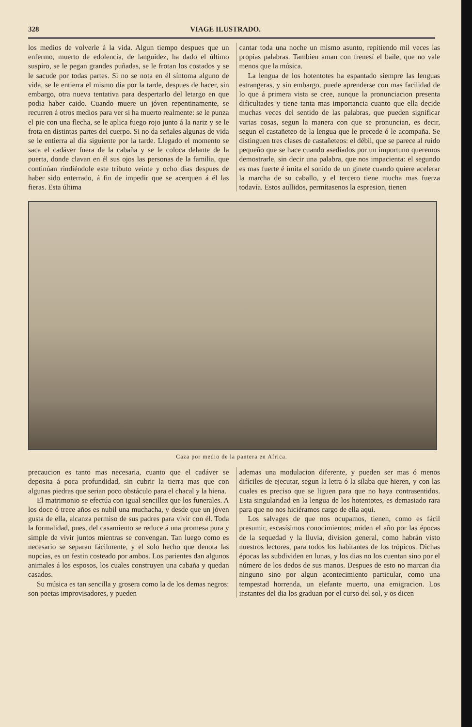328 VIAGE ILUSTRADO.
los medios de volverle á la vida. Algun tiempo despues que un enfermo, muerto de edolencia, de languidez, ha dado el último suspiro, se le pegan grandes puñadas, se le frotan los costados y se le sacude por todas partes. Si no se nota en él síntoma alguno de vida, se le entierra el mismo dia por la tarde, despues de hacer, sin embargo, otra nueva tentativa para despertarlo del letargo en que podia haber caido. Cuando muere un jóven repentinamente, se recurren á otros medios para ver si ha muerto realmente: se le punza el pie con una flecha, se le aplica fuego rojo junto á la nariz y se le frota en distintas partes del cuerpo. Si no da señales algunas de vida se le entierra al dia siguiente por la tarde. Llegado el momento se saca el cadáver fuera de la cabaña y se le coloca delante de la puerta, donde clavan en él sus ojos las personas de la familia, que continúan rindiéndole este tributo veinte y ocho dias despues de haber sido enterrado, á fin de impedir que se acerquen á él las fieras. Esta última
cantar toda una noche un mismo asunto, repitiendo mil veces las propias palabras. Tambien aman con frenesí el baile, que no vale menos que la música.
La lengua de los hotentotes ha espantado siempre las lenguas estrangeras, y sin embargo, puede aprenderse con mas facilidad de lo que á primera vista se cree, aunque la pronunciacion presenta dificultades y tiene tanta mas importancia cuanto que ella decide muchas veces del sentido de las palabras, que pueden significar varias cosas, segun la manera con que se pronuncian, es decir, segun el castañeteo de la lengua que le precede ó le acompaña. Se distinguen tres clases de castañeteos: el débil, que se parece al ruido pequeño que se hace cuando asediados por un importuno queremos demostrarle, sin decir una palabra, que nos impacienta: el segundo es mas fuerte é imita el sonido de un ginete cuando quiere acelerar la marcha de su caballo, y el tercero tiene mucha mas fuerza todavía. Estos aullidos, permítasenos la espresion, tienen
Caza por medio de la pantera en Africa.
precaucion es tanto mas necesaria, cuanto que el cadáver se deposita á poca profundidad, sin cubrir la tierra mas que con algunas piedras que serian poco obstáculo para el chacal y la hiena.
El matrimonio se efectúa con igual sencillez que los funerales. A los doce ó trece años es nubil una muchacha, y desde que un jóven gusta de ella, alcanza permiso de sus padres para vivir con él. Toda la formalidad, pues, del casamiento se reduce á una promesa pura y simple de vivir juntos mientras se convengan. Tan luego como es necesario se separan fácilmente, y el solo hecho que denota las nupcias, es un festin costeado por ambos. Los parientes dan algunos animales á los esposos, los cuales construyen una cabaña y quedan casados.
Su música es tan sencilla y grosera como la de los demas negros: son poetas improvisadores, y pueden
ademas una modulacion diferente, y pueden ser mas ó menos difíciles de ejecutar, segun la letra ó la sílaba que hieren, y con las cuales es preciso que se liguen para que no haya contrasentidos. Esta singularidad en la lengua de los hotentotes, es demasiado rara para que no nos hiciéramos cargo de ella aqui.
Los salvages de que nos ocupamos, tienen, como es fácil presumir, escasísimos conocimientos; miden el año por las épocas de la sequedad y la lluvia, division general, como habrán visto nuestros lectores, para todos los habitantes de los trópicos. Dichas épocas las subdividen en lunas, y los dias no los cuentan sino por el número de los dedos de sus manos. Despues de esto no marcan dia ninguno sino por algun acontecimiento particular, como una tempestad horrenda, un elefante muerto, una emigracion. Los instantes del dia los graduan por el curso del sol, y os dicen